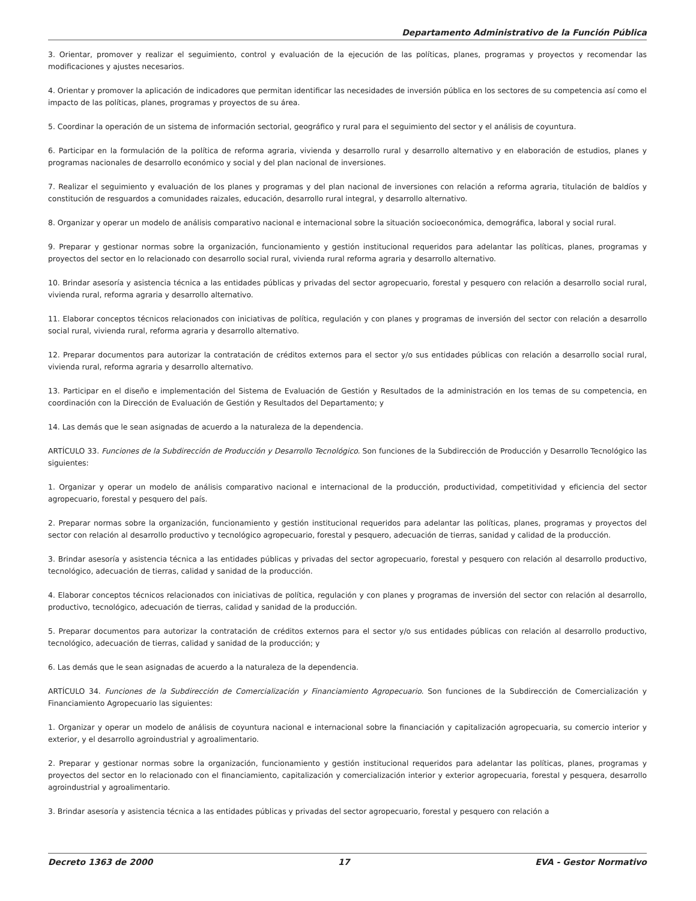Departamento Administrativo de la Función Pública
3. Orientar, promover y realizar el seguimiento, control y evaluación de la ejecución de las políticas, planes, programas y proyectos y recomendar las modificaciones y ajustes necesarios.
4. Orientar y promover la aplicación de indicadores que permitan identificar las necesidades de inversión pública en los sectores de su competencia así como el impacto de las políticas, planes, programas y proyectos de su área.
5. Coordinar la operación de un sistema de información sectorial, geográfico y rural para el seguimiento del sector y el análisis de coyuntura.
6. Participar en la formulación de la política de reforma agraria, vivienda y desarrollo rural y desarrollo alternativo y en elaboración de estudios, planes y programas nacionales de desarrollo económico y social y del plan nacional de inversiones.
7. Realizar el seguimiento y evaluación de los planes y programas y del plan nacional de inversiones con relación a reforma agraria, titulación de baldíos y constitución de resguardos a comunidades raizales, educación, desarrollo rural integral, y desarrollo alternativo.
8. Organizar y operar un modelo de análisis comparativo nacional e internacional sobre la situación socioeconómica, demográfica, laboral y social rural.
9. Preparar y gestionar normas sobre la organización, funcionamiento y gestión institucional requeridos para adelantar las políticas, planes, programas y proyectos del sector en lo relacionado con desarrollo social rural, vivienda rural reforma agraria y desarrollo alternativo.
10. Brindar asesoría y asistencia técnica a las entidades públicas y privadas del sector agropecuario, forestal y pesquero con relación a desarrollo social rural, vivienda rural, reforma agraria y desarrollo alternativo.
11. Elaborar conceptos técnicos relacionados con iniciativas de política, regulación y con planes y programas de inversión del sector con relación a desarrollo social rural, vivienda rural, reforma agraria y desarrollo alternativo.
12. Preparar documentos para autorizar la contratación de créditos externos para el sector y/o sus entidades públicas con relación a desarrollo social rural, vivienda rural, reforma agraria y desarrollo alternativo.
13. Participar en el diseño e implementación del Sistema de Evaluación de Gestión y Resultados de la administración en los temas de su competencia, en coordinación con la Dirección de Evaluación de Gestión y Resultados del Departamento; y
14. Las demás que le sean asignadas de acuerdo a la naturaleza de la dependencia.
ARTÍCULO 33. Funciones de la Subdirección de Producción y Desarrollo Tecnológico. Son funciones de la Subdirección de Producción y Desarrollo Tecnológico las siguientes:
1. Organizar y operar un modelo de análisis comparativo nacional e internacional de la producción, productividad, competitividad y eficiencia del sector agropecuario, forestal y pesquero del país.
2. Preparar normas sobre la organización, funcionamiento y gestión institucional requeridos para adelantar las políticas, planes, programas y proyectos del sector con relación al desarrollo productivo y tecnológico agropecuario, forestal y pesquero, adecuación de tierras, sanidad y calidad de la producción.
3. Brindar asesoría y asistencia técnica a las entidades públicas y privadas del sector agropecuario, forestal y pesquero con relación al desarrollo productivo, tecnológico, adecuación de tierras, calidad y sanidad de la producción.
4. Elaborar conceptos técnicos relacionados con iniciativas de política, regulación y con planes y programas de inversión del sector con relación al desarrollo, productivo, tecnológico, adecuación de tierras, calidad y sanidad de la producción.
5. Preparar documentos para autorizar la contratación de créditos externos para el sector y/o sus entidades públicas con relación al desarrollo productivo, tecnológico, adecuación de tierras, calidad y sanidad de la producción; y
6. Las demás que le sean asignadas de acuerdo a la naturaleza de la dependencia.
ARTÍCULO 34. Funciones de la Subdirección de Comercialización y Financiamiento Agropecuario. Son funciones de la Subdirección de Comercialización y Financiamiento Agropecuario las siguientes:
1. Organizar y operar un modelo de análisis de coyuntura nacional e internacional sobre la financiación y capitalización agropecuaria, su comercio interior y exterior, y el desarrollo agroindustrial y agroalimentario.
2. Preparar y gestionar normas sobre la organización, funcionamiento y gestión institucional requeridos para adelantar las políticas, planes, programas y proyectos del sector en lo relacionado con el financiamiento, capitalización y comercialización interior y exterior agropecuaria, forestal y pesquera, desarrollo agroindustrial y agroalimentario.
3. Brindar asesoría y asistencia técnica a las entidades públicas y privadas del sector agropecuario, forestal y pesquero con relación a
Decreto 1363 de 2000 17 EVA - Gestor Normativo